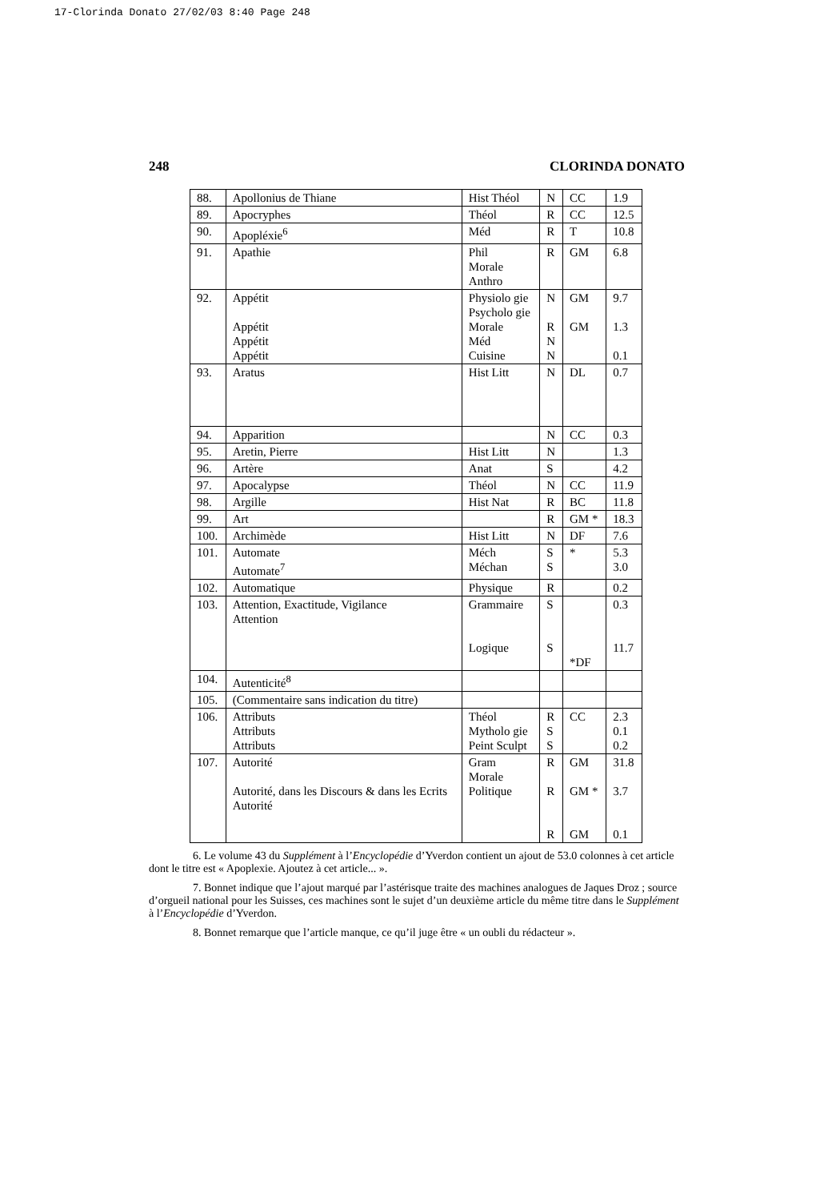17-Clorinda Donato 27/02/03 8:40 Page 248
248 CLORINDA DONATO
| 88. | Apollonius de Thiane | Hist Théol | N | CC | 1.9 |
| 89. | Apocryphes | Théol | R | CC | 12.5 |
| 90. | Apopléxie<sup>6</sup> | Méd | R | T | 10.8 |
| 91. | Apathie | Phil Morale Anthro | R | GM | 6.8 |
| 92. | Appétit Appétit Appétit Appétit | Physiolo gie Psycholo gie Morale Méd Cuisine | N R N N | GM GM | 9.7 1.3 0.1 |
| 93. | Aratus | Hist Litt | N | DL | 0.7 |
| 94. | Apparition | | N | CC | 0.3 |
| 95. | Aretin, Pierre | Hist Litt | N | | 1.3 |
| 96. | Artère | Anat | S | | 4.2 |
| 97. | Apocalypse | Théol | N | CC | 11.9 |
| 98. | Argille | Hist Nat | R | BC | 11.8 |
| 99. | Art | | R | GM * | 18.3 |
| 100. | Archimède | Hist Litt | N | DF | 7.6 |
| 101. | Automate Automate<sup>7</sup> | Méch Méchan | S S | * | 5.3 3.0 |
| 102. | Automatique | Physique | R | | 0.2 |
| 103. | Attention, Exactitude, Vigilance Attention | Grammaire Logique | S S | *DF | 0.3 11.7 |
| 104. | Autenticité<sup>8</sup> | | | | |
| 105. | (Commentaire sans indication du titre) | | | | |
| 106. | Attributs Attributs Attributs | Théol Mytholo gie Peint Sculpt | R S S | CC | 2.3 0.1 0.2 |
| 107. | Autorité Autorité, dans les Discours & dans les Ecrits Autorité | Gram Morale Politique | R R R | GM GM * GM | 31.8 3.7 0.1 |
6. Le volume 43 du Supplément à l’Encyclopédie d’Yverdon contient un ajout de 53.0 colonnes à cet article dont le titre est « Apoplexie. Ajoutez à cet article... ».
7. Bonnet indique que l’ajout marqué par l’astérisque traite des machines analogues de Jaques Droz ; source d’orgueil national pour les Suisses, ces machines sont le sujet d’un deuxième article du même titre dans le Supplément à l’Encyclopédie d’Yverdon.
8. Bonnet remarque que l’article manque, ce qu’il juge être « un oubli du rédacteur ».